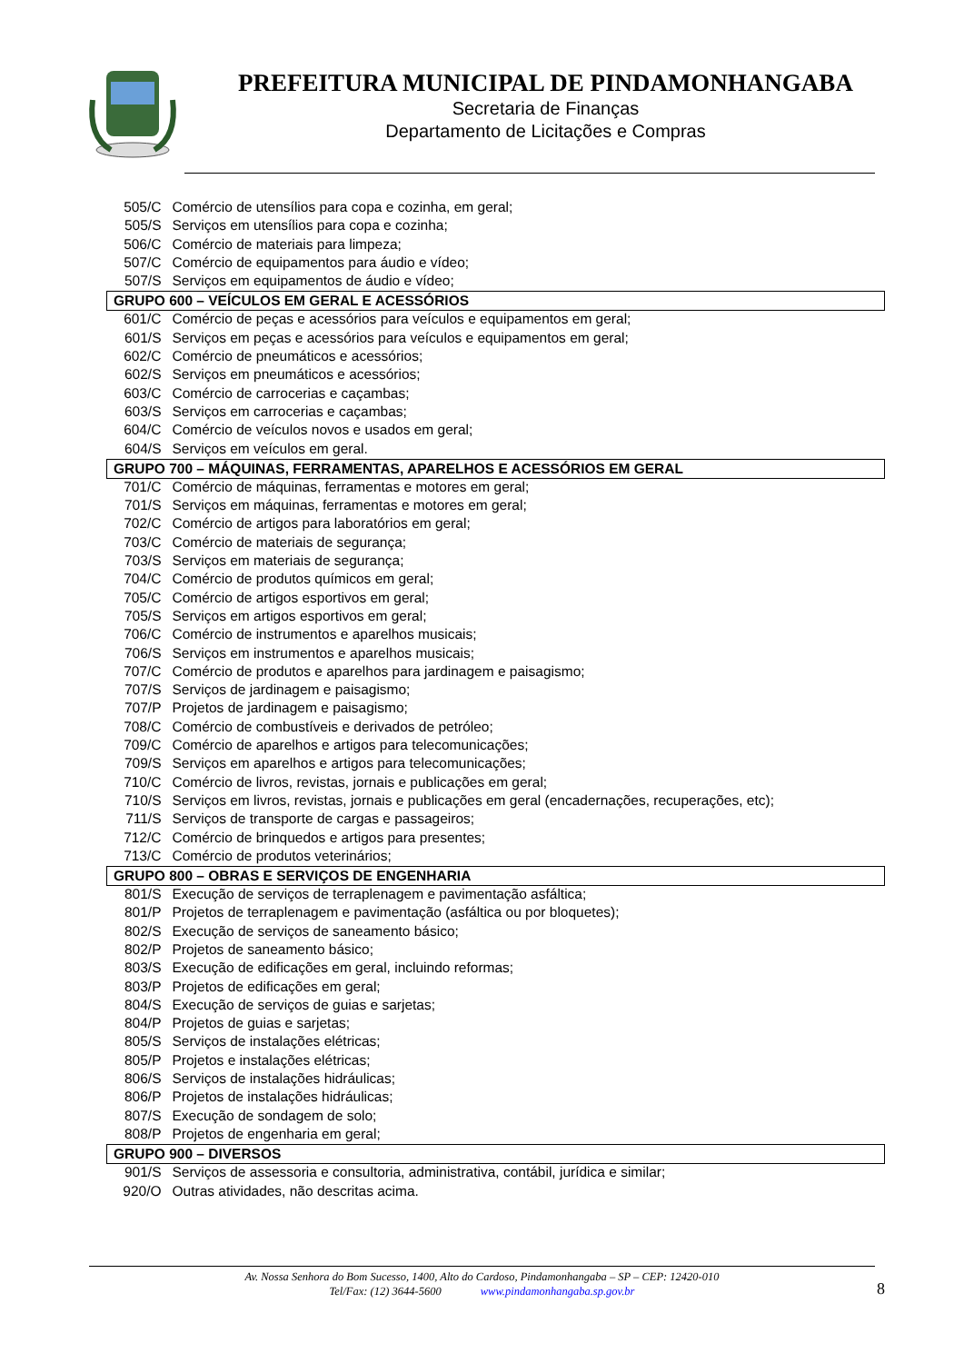PREFEITURA MUNICIPAL DE PINDAMONHANGABA
Secretaria de Finanças
Departamento de Licitações e Compras
| 505/C | Comércio de utensílios para copa e cozinha, em geral; |
| 505/S | Serviços em utensílios para copa e cozinha; |
| 506/C | Comércio de materiais para limpeza; |
| 507/C | Comércio de equipamentos para áudio e vídeo; |
| 507/S | Serviços em equipamentos de áudio e vídeo; |
| GRUPO 600 – VEÍCULOS EM GERAL E ACESSÓRIOS | |
| 601/C | Comércio de peças e acessórios para veículos e equipamentos em geral; |
| 601/S | Serviços em peças e acessórios para veículos e equipamentos em geral; |
| 602/C | Comércio de pneumáticos e acessórios; |
| 602/S | Serviços em pneumáticos e acessórios; |
| 603/C | Comércio de carrocerias e caçambas; |
| 603/S | Serviços em carrocerias e caçambas; |
| 604/C | Comércio de veículos novos e usados em geral; |
| 604/S | Serviços em veículos em geral. |
| GRUPO 700 – MÁQUINAS, FERRAMENTAS, APARELHOS E ACESSÓRIOS EM GERAL | |
| 701/C | Comércio de máquinas, ferramentas e motores em geral; |
| 701/S | Serviços em máquinas, ferramentas e motores em geral; |
| 702/C | Comércio de artigos para laboratórios em geral; |
| 703/C | Comércio de materiais de segurança; |
| 703/S | Serviços em materiais de segurança; |
| 704/C | Comércio de produtos químicos em geral; |
| 705/C | Comércio de artigos esportivos em geral; |
| 705/S | Serviços em artigos esportivos em geral; |
| 706/C | Comércio de instrumentos e aparelhos musicais; |
| 706/S | Serviços em instrumentos e aparelhos musicais; |
| 707/C | Comércio de produtos e aparelhos para jardinagem e paisagismo; |
| 707/S | Serviços de jardinagem e paisagismo; |
| 707/P | Projetos de jardinagem e paisagismo; |
| 708/C | Comércio de combustíveis e derivados de petróleo; |
| 709/C | Comércio de aparelhos e artigos para telecomunicações; |
| 709/S | Serviços em aparelhos e artigos para telecomunicações; |
| 710/C | Comércio de livros, revistas, jornais e publicações em geral; |
| 710/S | Serviços em livros, revistas, jornais e publicações em geral (encadernações, recuperações, etc); |
| 711/S | Serviços de transporte de cargas e passageiros; |
| 712/C | Comércio de brinquedos e artigos para presentes; |
| 713/C | Comércio de produtos veterinários; |
| GRUPO 800 – OBRAS E SERVIÇOS DE ENGENHARIA | |
| 801/S | Execução de serviços de terraplenagem e pavimentação asfáltica; |
| 801/P | Projetos de terraplenagem e pavimentação (asfáltica ou por bloquetes); |
| 802/S | Execução de serviços de saneamento básico; |
| 802/P | Projetos de saneamento básico; |
| 803/S | Execução de edificações em geral, incluindo reformas; |
| 803/P | Projetos de edificações em geral; |
| 804/S | Execução de serviços de guias e sarjetas; |
| 804/P | Projetos de guias e sarjetas; |
| 805/S | Serviços de instalações elétricas; |
| 805/P | Projetos e instalações elétricas; |
| 806/S | Serviços de instalações hidráulicas; |
| 806/P | Projetos de instalações hidráulicas; |
| 807/S | Execução de sondagem de solo; |
| 808/P | Projetos de engenharia em geral; |
| GRUPO 900 – DIVERSOS | |
| 901/S | Serviços de assessoria e consultoria, administrativa, contábil, jurídica e similar; |
| 920/O | Outras atividades, não descritas acima. |
Av. Nossa Senhora do Bom Sucesso, 1400, Alto do Cardoso, Pindamonhangaba – SP – CEP: 12420-010
Tel/Fax: (12) 3644-5600 www.pindamonhangaba.sp.gov.br
8